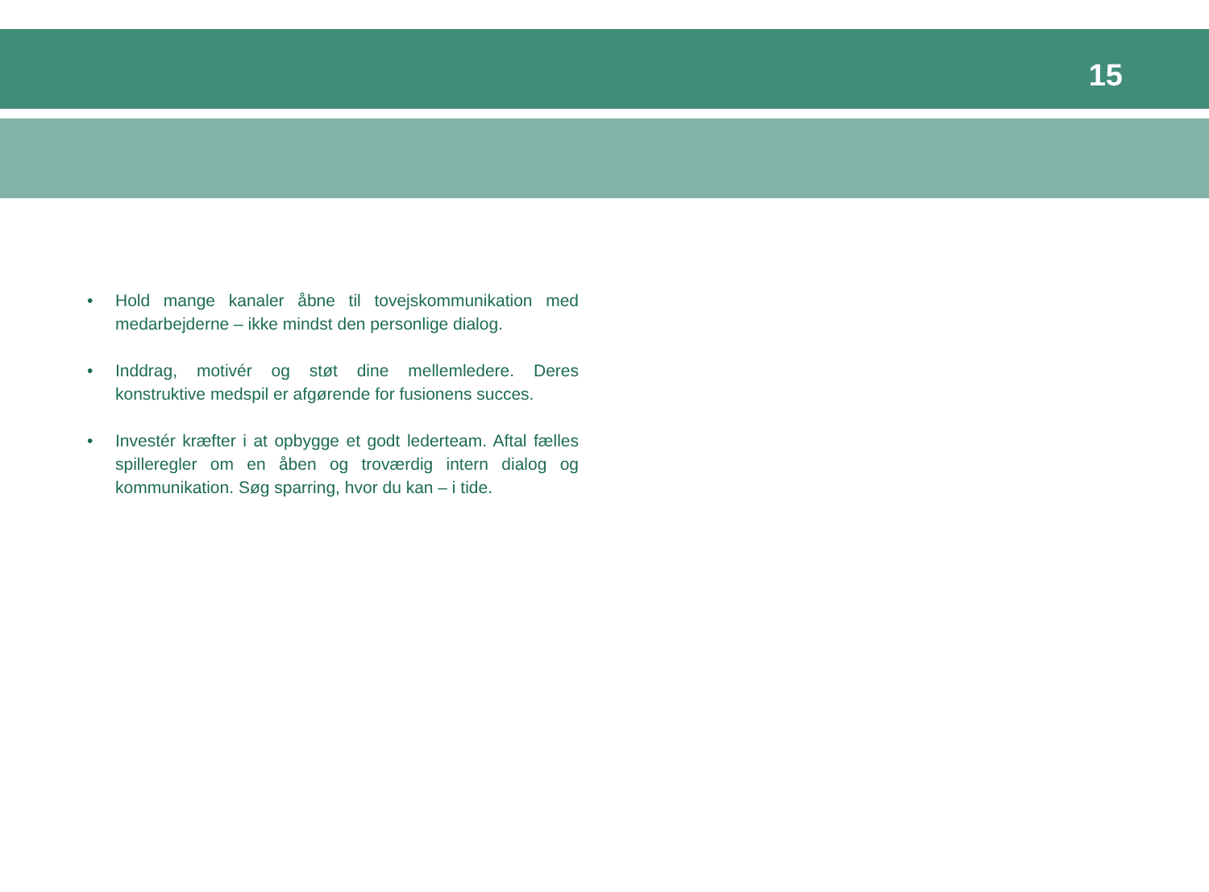15
• Hold mange kanaler åbne til tovejskommunikation med medarbejderne – ikke mindst den personlige dialog.
• Inddrag, motivér og støt dine mellemledere. Deres konstruktive medspil er afgørende for fusionens succes.
• Investér kræfter i at opbygge et godt lederteam. Aftal fælles spilleregler om en åben og troværdig intern dialog og kommunikation. Søg sparring, hvor du kan – i tide.